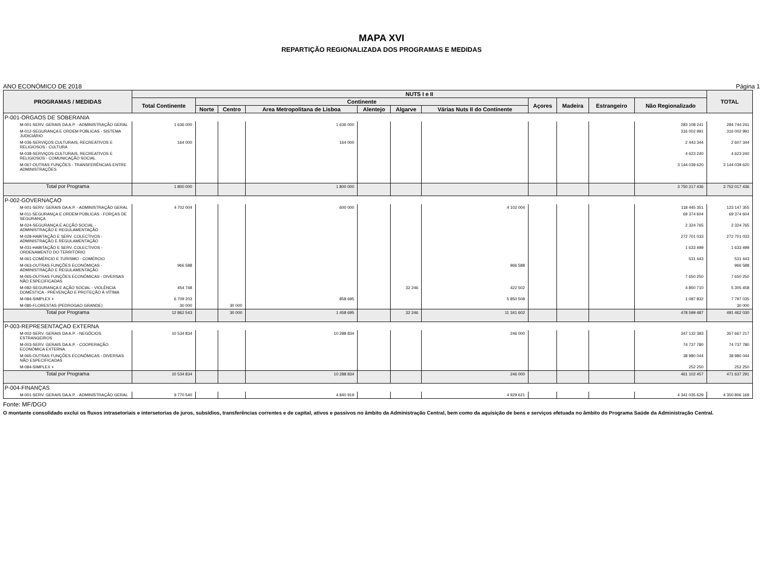MAPA XVI
REPARTIÇÃO REGIONALIZADA DOS PROGRAMAS E MEDIDAS
ANO ECONÓMICO DE 2018 Página 1
| PROGRAMAS / MEDIDAS | NUTS I e II | | | | | | | | | | | TOTAL |
| --- | --- | --- | --- | --- | --- | --- | --- | --- | --- | --- | --- | --- |
| | Total Continente | Continente | | | | | | Açores | Madeira | Estrangeiro | Não Regionalizado | |
| | | Norte | Centro | Area Metropolitana de Lisboa | Alentejo | Algarve | Várias Nuts II do Continente | | | | | |
| P-001-ORGAOS DE SOBERANIA | | | | | | | | | | | | |
| M-001-SERV. GERAIS DA A.P. - ADMINISTRAÇÃO GERAL | 1 636 000 | | | 1 636 000 | | | | | | | 283 108 241 | 284 744 241 |
| M-012-SEGURANÇA E ORDEM PÚBLICAS - SISTEMA JUDICIÁRIO | | | | | | | | | | | 316 002 991 | 316 002 991 |
| M-036-SERVIÇOS CULTURAIS, RECREATIVOS E RELIGIOSOS - CULTURA | 164 000 | | | 164 000 | | | | | | | 2 443 344 | 2 607 344 |
| M-038-SERVIÇOS CULTURAIS, RECREATIVOS E RELIGIOSOS - COMUNICAÇÃO SOCIAL | | | | | | | | | | | 4 623 240 | 4 623 240 |
| M-067-OUTRAS FUNÇÕES - TRANSFERÊNCIAS ENTRE ADMINISTRAÇÕES | | | | | | | | | | | 3 144 039 620 | 3 144 039 620 |
| Total por Programa | 1 800 000 | | | 1 800 000 | | | | | | | 3 750 217 436 | 3 752 017 436 |
| P-002-GOVERNAÇAO | | | | | | | | | | | | |
| M-001-SERV. GERAIS DA A.P. - ADMINISTRAÇÃO GERAL | 4 702 004 | | | 600 000 | | | 4 102 004 | | | | 118 445 351 | 123 147 355 |
| M-011-SEGURANÇA E ORDEM PÚBLICAS - FORÇAS DE SEGURANÇA | | | | | | | | | | | 69 374 604 | 69 374 604 |
| M-024-SEGURANÇA E ACÇÃO SOCIAL - ADMINISTRAÇÃO E REGULAMENTAÇÃO | | | | | | | | | | | 2 324 765 | 2 324 765 |
| M-028-HABITAÇÃO E SERV. COLECTIVOS - ADMINISTRAÇÃO E REGULAMENTAÇÃO | | | | | | | | | | | 272 701 033 | 272 701 033 |
| M-031-HABITAÇÃO E SERV. COLECTIVOS - ORDENAMENTO DO TERRITÓRIO | | | | | | | | | | | 1 633 499 | 1 633 499 |
| M-061-COMÉRCIO E TURISMO - COMÉRCIO | | | | | | | | | | | 531 443 | 531 443 |
| M-063-OUTRAS FUNÇÕES ECONÓMICAS - ADMINISTRAÇÃO E REGULAMENTAÇÃO | 966 588 | | | | | | 966 588 | | | | | 966 588 |
| M-065-OUTRAS FUNÇÕES ECONÓMICAS - DIVERSAS NÃO ESPECIFICADAS | | | | | | | | | | | 7 650 250 | 7 650 250 |
| M-082-SEGURANÇA E AÇÃO SOCIAL - VIOLÊNCIA DOMÉSTICA - PREVENÇÃO E PROTEÇÃO À VÍTIMA | 454 748 | | | | | 32 246 | 422 502 | | | | 4 850 710 | 5 305 458 |
| M-084-SIMPLEX + | 6 709 203 | | | 858 695 | | | 5 850 508 | | | | 1 087 832 | 7 797 035 |
| M-085-FLORESTAS (PEDROGAO GRANDE) | 30 000 | | 30 000 | | | | | | | | | 30 000 |
| Total por Programa | 12 862 543 | | 30 000 | 1 458 695 | | 32 246 | 11 341 602 | | | | 478 599 487 | 491 462 030 |
| P-003-REPRESENTAÇAO EXTERNA | | | | | | | | | | | | |
| M-002-SERV. GERAIS DA A.P. - NEGÓCIOS ESTRANGEIROS | 10 534 834 | | | 10 288 834 | | | 246 000 | | | | 347 132 383 | 357 667 217 |
| M-003-SERV. GERAIS DA A.P. - COOPERAÇÃO ECONÓMICA EXTERNA | | | | | | | | | | | 74 737 780 | 74 737 780 |
| M-065-OUTRAS FUNÇÕES ECONÓMICAS - DIVERSAS NÃO ESPECIFICADAS | | | | | | | | | | | 38 980 044 | 38 980 044 |
| M-084-SIMPLEX + | | | | | | | | | | | 252 250 | 252 250 |
| Total por Programa | 10 534 834 | | | 10 288 834 | | | 246 000 | | | | 461 102 457 | 471 637 291 |
| P-004-FINANÇAS | | | | | | | | | | | | |
| M-001-SERV. GERAIS DA A.P. - ADMINISTRAÇÃO GERAL | 9 770 540 | | | 4 840 919 | | | 4 929 621 | | | | 4 341 035 629 | 4 350 806 169 |
Fonte: MF/DGO
O montante consolidado exclui os fluxos intrasetoriais e intersetorias de juros, subsídios, transferências correntes e de capital, ativos e passivos no âmbito da Administração Central, bem como da aquisição de bens e serviços efetuada no âmbito do Programa Saúde da Administração Central.